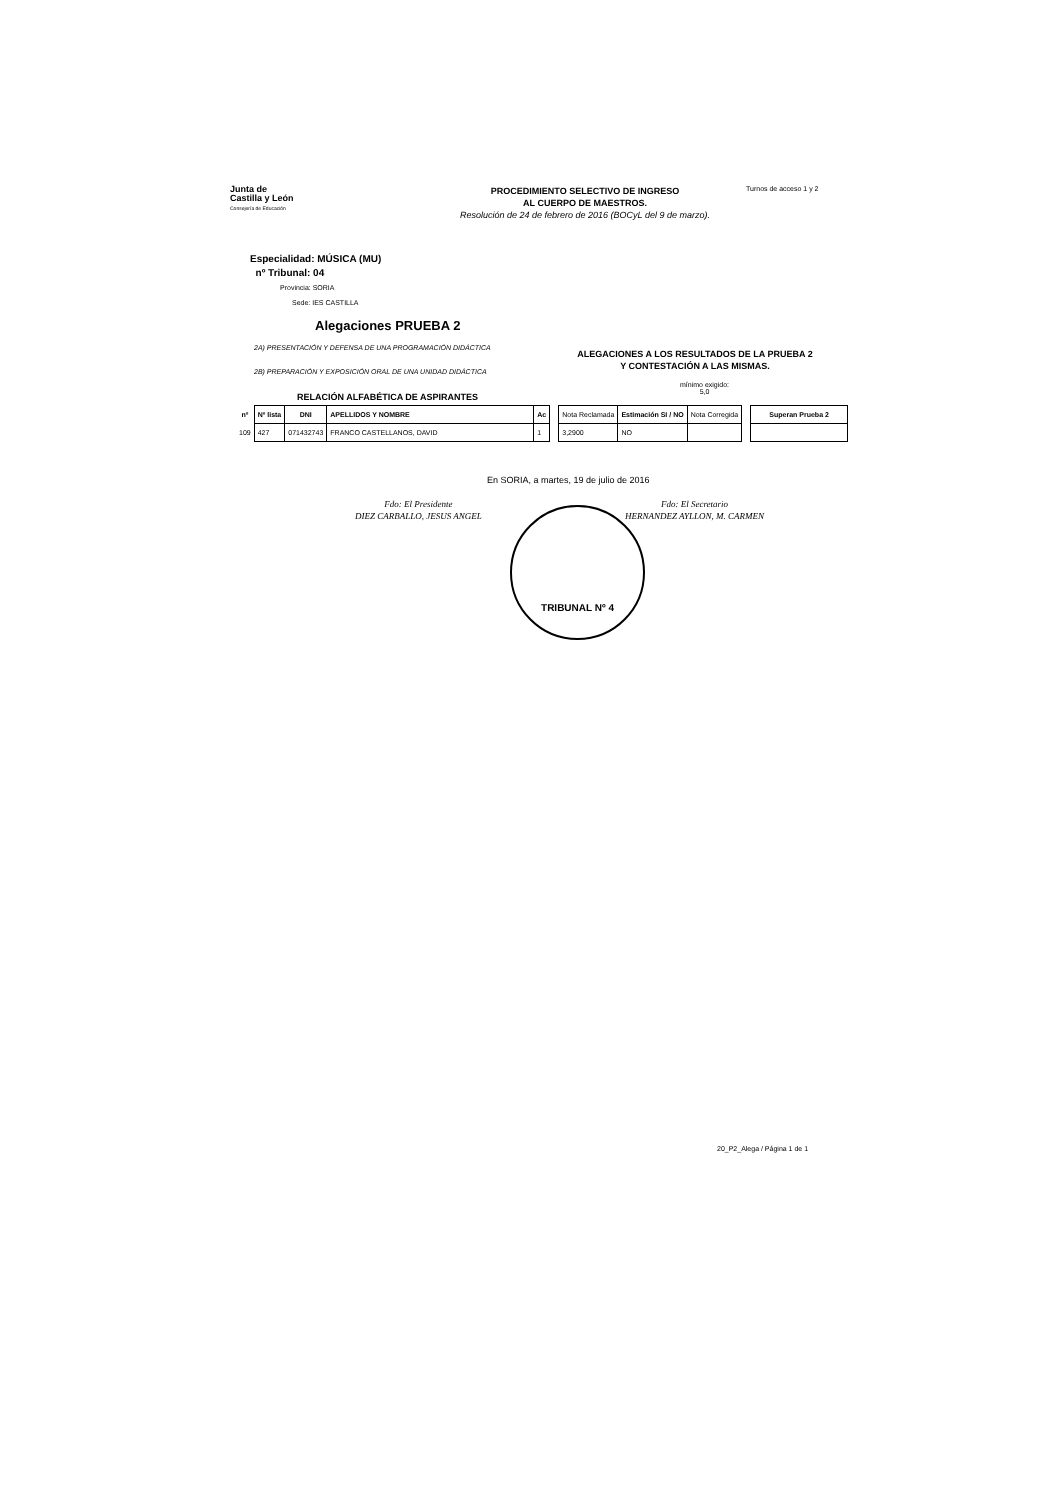Junta de
Castilla y León
Consejería de Educación
PROCEDIMIENTO SELECTIVO DE INGRESO
AL CUERPO DE MAESTROS.
Resolución de 24 de febrero de 2016 (BOCyL del 9 de marzo).
Turnos de acceso 1 y 2
Especialidad: MÚSICA (MU)
nº Tribunal: 04
Provincia: SORIA
Sede: IES CASTILLA
Alegaciones PRUEBA 2
2A) PRESENTACIÓN Y DEFENSA DE UNA PROGRAMACIÓN DIDÁCTICA
2B) PREPARACIÓN Y EXPOSICIÓN ORAL DE UNA UNIDAD DIDÁCTICA
ALEGACIONES A LOS RESULTADOS DE LA PRUEBA 2
Y CONTESTACIÓN A LAS MISMAS.
mínimo exigido:
5,0
RELACIÓN ALFABÉTICA DE ASPIRANTES
| nº | Nº lista | DNI | APELLIDOS Y NOMBRE | Ac |
| --- | --- | --- | --- | --- |
| 109 | 427 | 071432743 | FRANCO CASTELLANOS, DAVID | 1 |
| Nota Reclamada | Estimación SI / NO | Nota Corregida |
| --- | --- | --- |
| 3,2900 | NO | |
| Superan Prueba 2 |
| --- |
En SORIA, a martes, 19 de julio de 2016
Fdo: El Presidente
DIEZ CARBALLO, JESUS ANGEL
Fdo: El Secretario
HERNANDEZ AYLLON, M. CARMEN
TRIBUNAL Nº 4
20_P2_Alega / Página 1 de 1